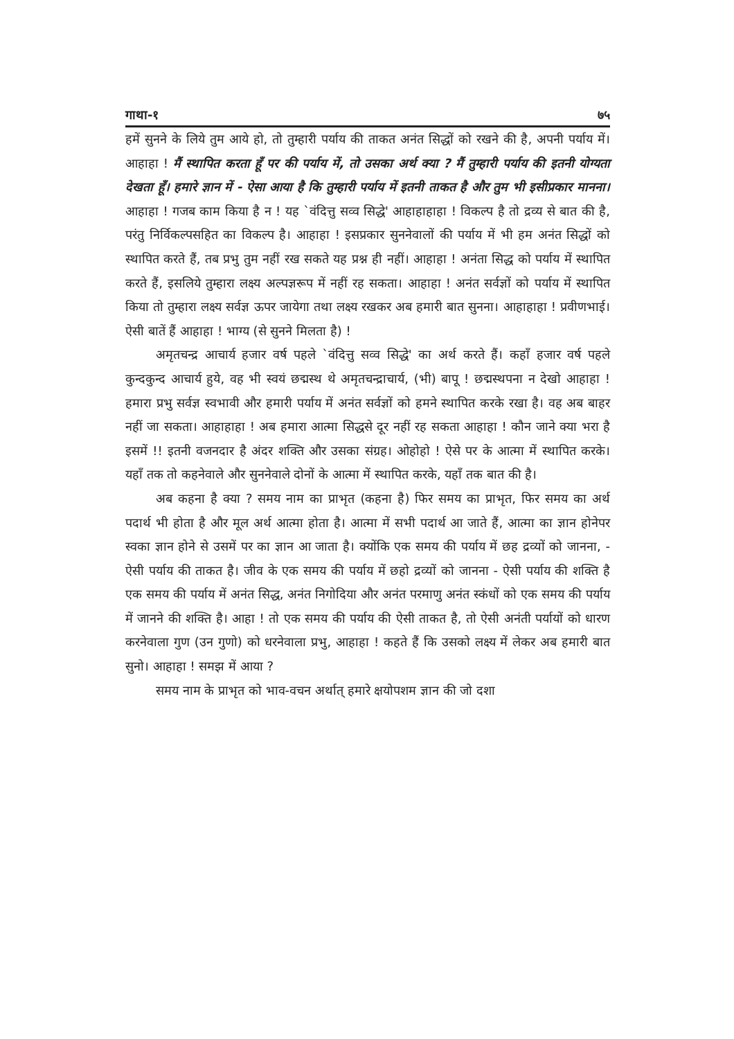गाथा-१ ७५
हमें सुनने के लिये तुम आये हो, तो तुम्हारी पर्याय की ताकत अनंत सिद्धों को रखने की है, अपनी पर्याय में। आहाहा ! मैं स्थापित करता हूँ पर की पर्याय में, तो उसका अर्थ क्या ? मैं तुम्हारी पर्याय की इतनी योग्यता देखता हूँ। हमारे ज्ञान में - ऐसा आया है कि तुम्हारी पर्याय में इतनी ताकत है और तुम भी इसीप्रकार मानना। आहाहा ! गजब काम किया है न ! यह `वंदित्तु सव्व सिद्धे' आहाहाहाहा ! विकल्प है तो द्रव्य से बात की है, परंतु निर्विकल्पसहित का विकल्प है। आहाहा ! इसप्रकार सुननेवालों की पर्याय में भी हम अनंत सिद्धों को स्थापित करते हैं, तब प्रभु तुम नहीं रख सकते यह प्रश्न ही नहीं। आहाहा ! अनंता सिद्ध को पर्याय में स्थापित करते हैं, इसलिये तुम्हारा लक्ष्य अल्पज्ञरूप में नहीं रह सकता। आहाहा ! अनंत सर्वज्ञों को पर्याय में स्थापित किया तो तुम्हारा लक्ष्य सर्वज्ञ ऊपर जायेगा तथा लक्ष्य रखकर अब हमारी बात सुनना। आहाहाहा ! प्रवीणभाई। ऐसी बातें हैं आहाहा ! भाग्य (से सुनने मिलता है) !
अमृतचन्द्र आचार्य हजार वर्ष पहले `वंदित्तु सव्व सिद्धे' का अर्थ करते हैं। कहाँ हजार वर्ष पहले कुन्दकुन्द आचार्य हुये, वह भी स्वयं छद्मस्थ थे अमृतचन्द्राचार्य, (भी) बापू ! छद्मस्थपना न देखो आहाहा ! हमारा प्रभु सर्वज्ञ स्वभावी और हमारी पर्याय में अनंत सर्वज्ञों को हमने स्थापित करके रखा है। वह अब बाहर नहीं जा सकता। आहाहाहा ! अब हमारा आत्मा सिद्धसे दूर नहीं रह सकता आहाहा ! कौन जाने क्या भरा है इसमें !! इतनी वजनदार है अंदर शक्ति और उसका संग्रह। ओहोहो ! ऐसे पर के आत्मा में स्थापित करके। यहाँ तक तो कहनेवाले और सुननेवाले दोनों के आत्मा में स्थापित करके, यहाँ तक बात की है।
अब कहना है क्या ? समय नाम का प्राभृत (कहना है) फिर समय का प्राभृत, फिर समय का अर्थ पदार्थ भी होता है और मूल अर्थ आत्मा होता है। आत्मा में सभी पदार्थ आ जाते हैं, आत्मा का ज्ञान होनेपर स्वका ज्ञान होने से उसमें पर का ज्ञान आ जाता है। क्योंकि एक समय की पर्याय में छह द्रव्यों को जानना, - ऐसी पर्याय की ताकत है। जीव के एक समय की पर्याय में छहो द्रव्यों को जानना - ऐसी पर्याय की शक्ति है एक समय की पर्याय में अनंत सिद्ध, अनंत निगोदिया और अनंत परमाणु अनंत स्कंधों को एक समय की पर्याय में जानने की शक्ति है। आहा ! तो एक समय की पर्याय की ऐसी ताकत है, तो ऐसी अनंती पर्यायों को धारण करनेवाला गुण (उन गुणो) को धरनेवाला प्रभु, आहाहा ! कहते हैं कि उसको लक्ष्य में लेकर अब हमारी बात सुनो। आहाहा ! समझ में आया ?
समय नाम के प्राभृत को भाव-वचन अर्थात् हमारे क्षयोपशम ज्ञान की जो दशा